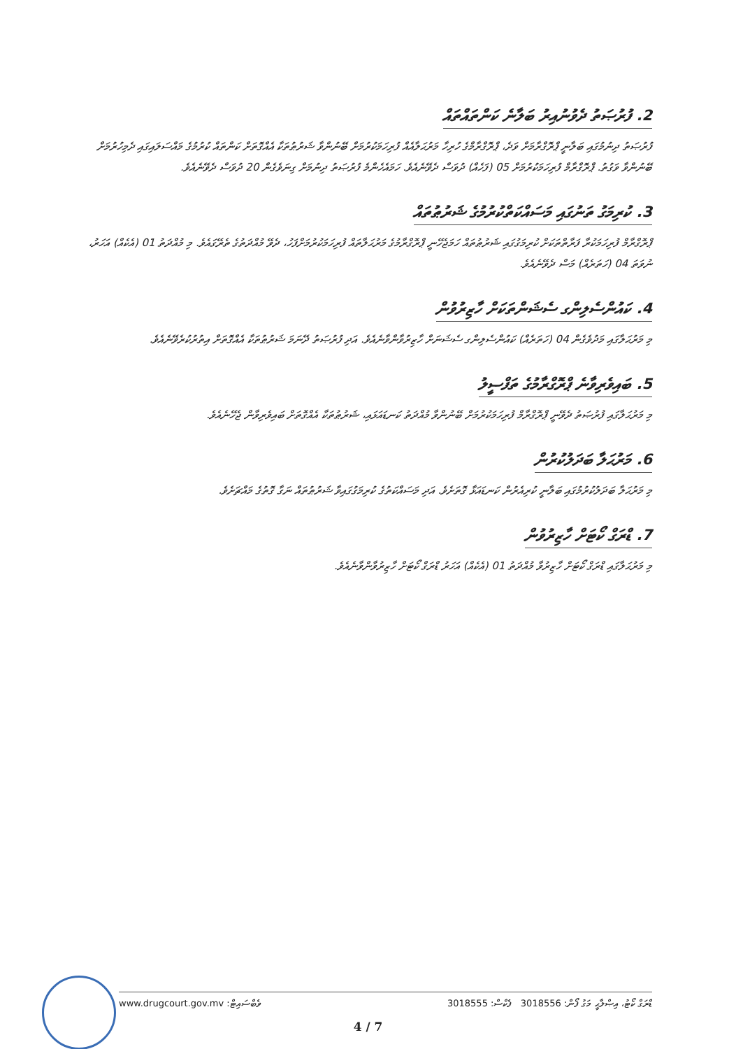2. ފުރުޞަތު ދެވުނުއިރު ބަލާނެ ކަންތައްތައް
ފުރުޞަތު ދިނުމުގައި ބަލާނީ ޕްރޮގްރާމަށް ވަދެ، ޕްރޮގްރާމްގެ ހުރިހާ މަރުޙަލާއެއް ފުރިހަމަކުރުމަށް ބޭނުންވާ ޝަރުޠުތަކާ އެއްގޮތަށް ކަންތައް ކުރުމުގެ މައްސަލައިގައި ދެމިހުރުމަށް ބޭނުންވާ ވަގުތު. ޕްރޮގްރާމް ފުރިހަމަކުރުމަށް 05 (ފަހެއް) ދުވަސް ދެވޭނެއެވެ. ހަމައެހެންމެ ފުރުޞަތު ދިނުމަށް ގިނަވެގެން 20 ދުވަސް ދެވޭނެއެވެ.
3. ކުރިމަގު ތަނުގައި މަސައްކަތްކުރުމުގެ ޝަރުޠުތައް
ޕްރޮގްރާމް ފުރިހަމަކުރާ ފަރާތްތަކަށް ކުރިމަގުގައި ޝަރުޠުތައް ހަމަޖެހޭނީ ޕްރޮގްރާމުގެ މަރުޙަލާތައް ފުރިހަމަކުރުމަށްފަހު، ދެވޭ މުއްދަތުގެ ތެރޭގައެވެ. މި މުއްދަތު 01 (އެކެއް) އަހަރު، ނުވަތަ 04 (ހަތަރެއް) މަސް ދެވޭނެއެވެ.
4. ކައުންސެލިންގ ސެޝަންތަކަށް ހާޒިރުވުން
މި މަރުޙަލާގައި މަދުވެގެން 04 (ހަތަރެއް) ކައުންސެލިންގ ސެޝަނަށް ހާޒިރުވާންވާނެއެވެ. އަދި ފުރުޞަތު ދޭނަމަ ޝަރުޠުތަކާ އެއްގޮތަށް އިތުރުކުރެވޭނެއެވެ.
5. ބައިވެރިވާނެ ޕްރޮގްރާމުގެ ތަފްސީލު
މި މަރުޙަލާގައި ފުރުޞަތު ދެވޭނީ ޕްރޮގްރާމް ފުރިހަމަކުރުމަށް ބޭނުންވާ މުއްދަތު ކަނޑައަޅައި، ޝަރުޠުތަކާ އެއްގޮތަށް ބައިވެރިވާން ޖެހޭނެއެވެ.
6. މަރުޙަލާ ބަދަލުކުރުން
މި މަރުޙަލާ ބަދަލުކުރުމުގައި ބަލާނީ ކުރިއެރުން ކަނޑައަޅާ ގޮތަށެވެ. އަދި މަސައްކަތުގެ ކުރިމަގުގައިވާ ޝަރުޠުތައް ނަގާ ގޮތުގެ މައްޗަށެވެ.
7. ޑްރަގް ކޯޓަށް ހާޒިރުވުން
މި މަރުޙަލާގައި ޑްރަގް ކޯޓަށް ހާޒިރުވާ މުއްދަތު 01 (އެކެއް) އަހަރު ޑްރަގް ކޯޓަށް ހާޒިރުވާންވާނެއެވެ.
ޑްރަގް ކޯޓު، އިޞްލާޙީ މަގު ފޯން: 3018556 ފެކްސް: 3018555 ވެބްސައިޓް: www.drugcourt.gov.mv
4 / 7